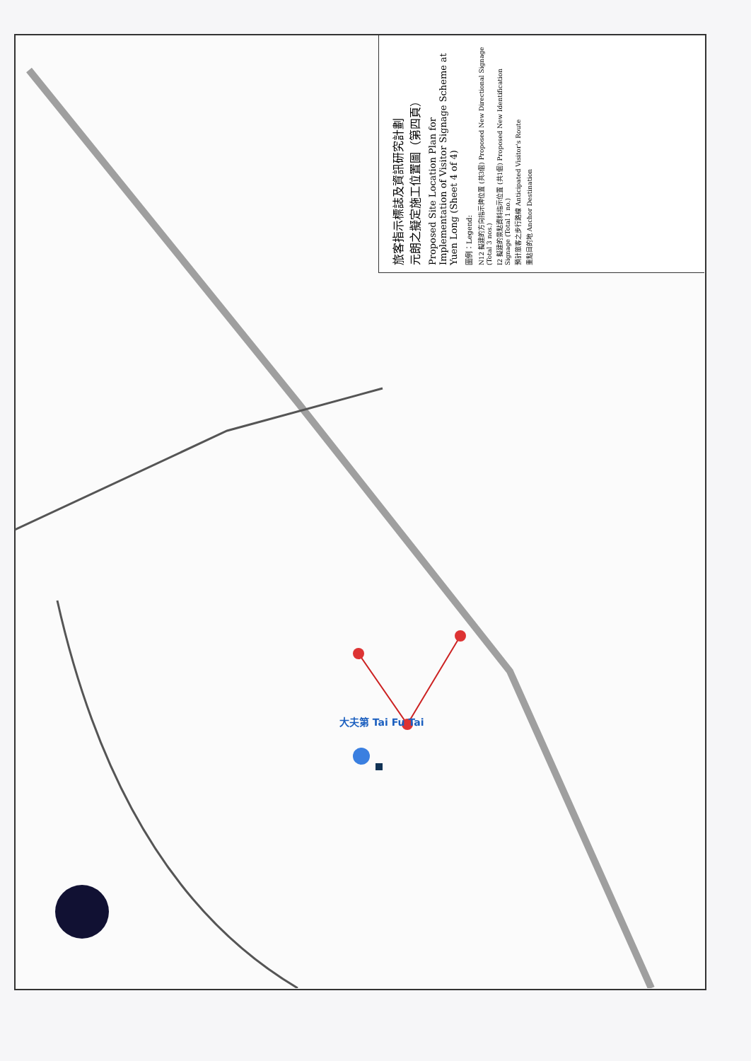大夫第 Tai Fu Tai
旅客指示標誌及資訊研究計劃
元朗之擬定施工位置圖（第四頁）
Proposed Site Location Plan for Implementation of Visitor Signage Scheme at Yuen Long (Sheet 4 of 4)
圖例：Legend:
N12 擬建的方向指示牌位置 (共3個) Proposed New Directional Signage (Total 3 nos.)
I2 擬建的景點資料指示位置 (共1個) Proposed New Identification Signage (Total 1 no.)
預計旅客之步行路線 Anticipated Visitor's Route
重點目的地 Anchor Destination